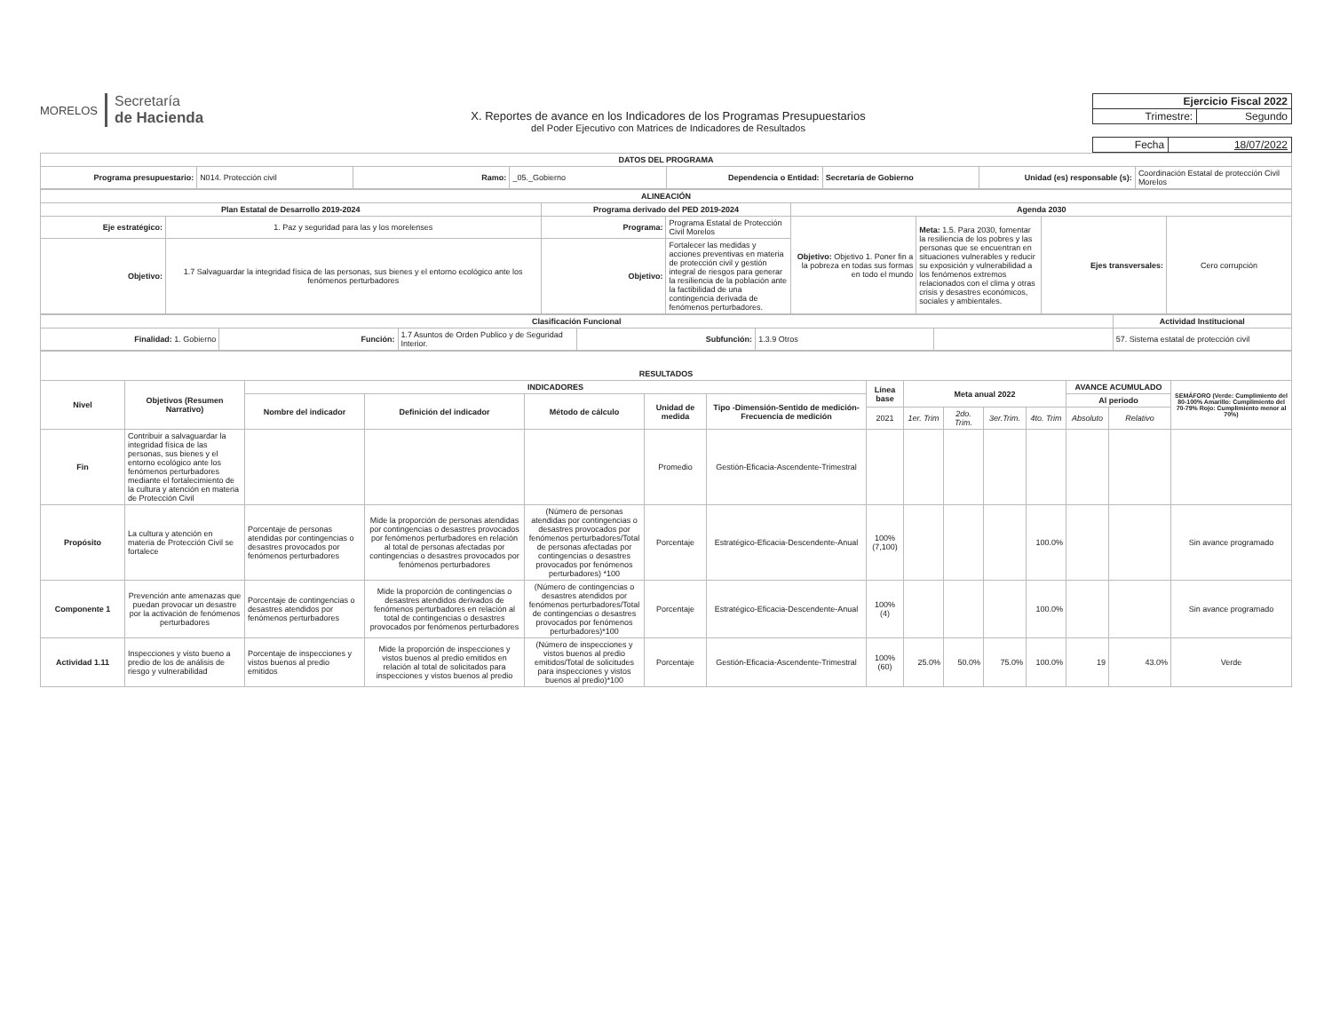MORELOS
Secretaría
de Hacienda
X. Reportes de avance en los Indicadores de los Programas Presupuestarios
del Poder Ejecutivo con Matrices de Indicadores de Resultados
| Ejercicio Fiscal 2022 | |
| Trimestre: | Segundo |
| Fecha | 18/07/2022 |
| DATOS DEL PROGRAMA | | | | | | | |
| --- | --- | --- | --- | --- | --- | --- | --- |
| Programa presupuestario: | N014. Protección civil | Ramo: | _05._Gobierno | Dependencia o Entidad: | Secretaría de Gobierno | Unidad (es) responsable (s): | Coordinación Estatal de protección Civil Morelos |
| ALINEACIÓN | | | | | | | |
| --- | --- | --- | --- | --- | --- | --- | --- |
| Plan Estatal de Desarrollo 2019-2024 | | Programa derivado del PED 2019-2024 | | Agenda 2030 | | | |
| Eje estratégico: | 1. Paz y seguridad para las y los morelenses | Programa: | Programa Estatal de Protección Civil Morelos | Objetivo: Objetivo 1. Poner fin a la pobreza en todas sus formas en todo el mundo | Meta: 1.5. Para 2030, fomentar la resiliencia de los pobres y las personas que se encuentran en situaciones vulnerables y reducir su exposición y vulnerabilidad a los fenómenos extremos relacionados con el clima y otras crisis y desastres económicos, sociales y ambientales. | Ejes transversales: | Cero corrupción |
| Objetivo: | 1.7 Salvaguardar la integridad física de las personas, sus bienes y el entorno ecológico ante los fenómenos perturbadores | Objetivo: | Fortalecer las medidas y acciones preventivas en materia de protección civil y gestión integral de riesgos para generar la resiliencia de la población ante la factibilidad de una contingencia derivada de fenómenos perturbadores. | | | | |
| Clasificación Funcional | | | | | | Actividad Institucional |
| --- | --- | --- | --- | --- | --- | --- |
| Finalidad: 1. Gobierno | Función: | 1.7 Asuntos de Orden Publico y de Seguridad Interior. | Subfunción: | 1.3.9 Otros | | 57. Sistema estatal de protección civil |
| RESULTADOS | | | | | | | | | | | | | | |
| --- | --- | --- | --- | --- | --- | --- | --- | --- | --- | --- | --- | --- | --- | --- |
| Nivel | Objetivos (Resumen Narrativo) | INDICADORES | | | | | Línea base | Meta anual 2022 | | | | AVANCE ACUMULADO | | SEMÁFORO (Verde: Cumplimiento del 80-100% Amarillo: Cumplimiento del 70-79% Rojo: Cumplimiento menor al 70%) |
| | | Nombre del indicador | Definición del indicador | Método de cálculo | Unidad de medida | Tipo -Dimensión-Sentido de medición-Frecuencia de medición | | | | | | Al periodo | | |
| | | | | | | | 2021 | 1er. Trim | 2do. Trim. | 3er.Trim. | 4to. Trim | Absoluto | Relativo | |
| Fin | Contribuir a salvaguardar la integridad física de las personas, sus bienes y el entorno ecológico ante los fenómenos perturbadores mediante el fortalecimiento de la cultura y atención en materia de Protección Civil | | | | Promedio | Gestión-Eficacia-Ascendente-Trimestral | | | | | | | | |
| Propósito | La cultura y atención en materia de Protección Civil se fortalece | Porcentaje de personas atendidas por contingencias o desastres provocados por fenómenos perturbadores | Mide la proporción de personas atendidas por contingencias o desastres provocados por fenómenos perturbadores en relación al total de personas afectadas por contingencias o desastres provocados por fenómenos perturbadores | (Número de personas atendidas por contingencias o desastres provocados por fenómenos perturbadores/Total de personas afectadas por contingencias o desastres provocados por fenómenos perturbadores) *100 | Porcentaje | Estratégico-Eficacia-Descendente-Anual | 100% (7,100) | | | | 100.0% | | | Sin avance programado |
| Componente 1 | Prevención ante amenazas que puedan provocar un desastre por la activación de fenómenos perturbadores | Porcentaje de contingencias o desastres atendidos por fenómenos perturbadores | Mide la proporción de contingencias o desastres atendidos derivados de fenómenos perturbadores en relación al total de contingencias o desastres provocados por fenómenos perturbadores | (Número de contingencias o desastres atendidos por fenómenos perturbadores/Total de contingencias o desastres provocados por fenómenos perturbadores)*100 | Porcentaje | Estratégico-Eficacia-Descendente-Anual | 100% (4) | | | | 100.0% | | | Sin avance programado |
| Actividad 1.11 | Inspecciones y visto bueno a predio de los de análisis de riesgo y vulnerabilidad | Porcentaje de inspecciones y vistos buenos al predio emitidos | Mide la proporción de inspecciones y vistos buenos al predio emitidos en relación al total de solicitados para inspecciones y vistos buenos al predio | (Número de inspecciones y vistos buenos al predio emitidos/Total de solicitudes para inspecciones y vistos buenos al predio)*100 | Porcentaje | Gestión-Eficacia-Ascendente-Trimestral | 100% (60) | 25.0% | 50.0% | 75.0% | 100.0% | 19 | 43.0% | Verde |